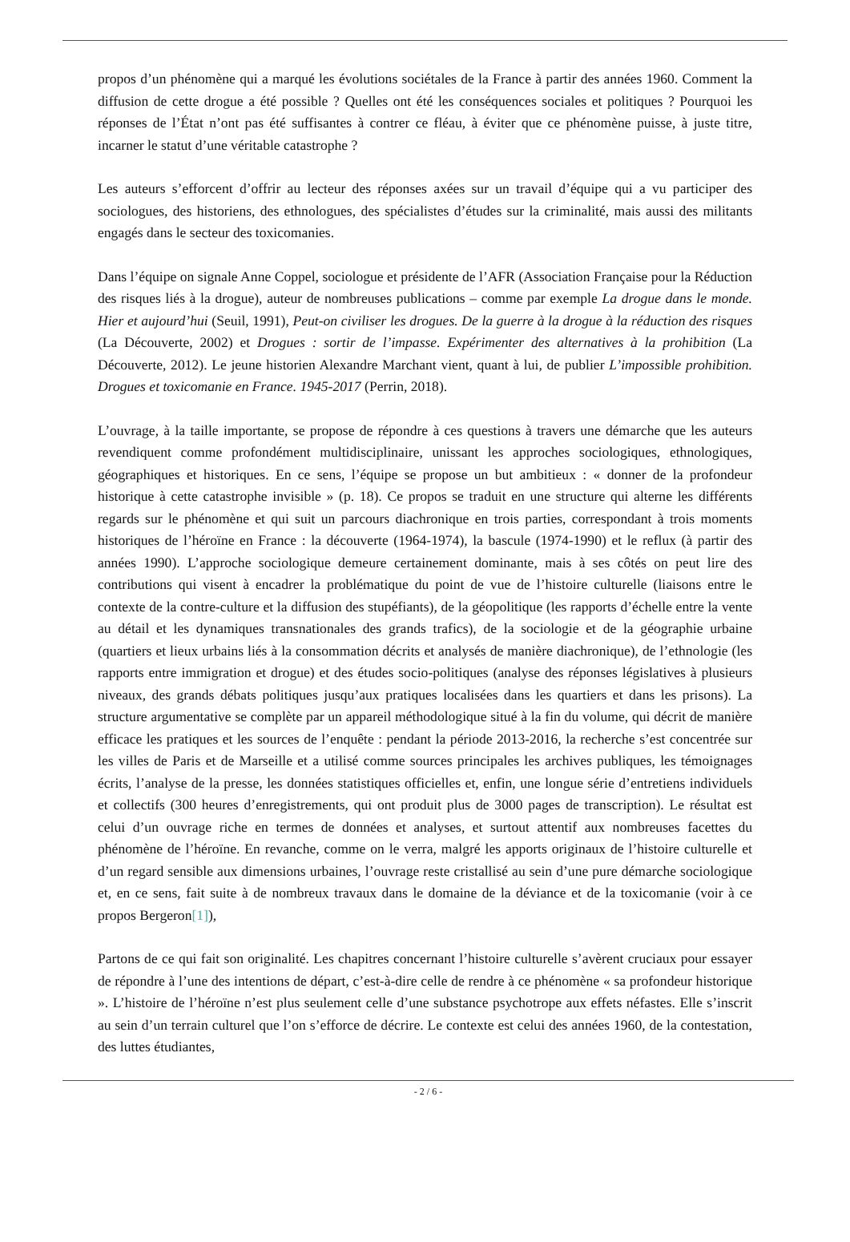propos d’un phénomène qui a marqué les évolutions sociétales de la France à partir des années 1960. Comment la diffusion de cette drogue a été possible ? Quelles ont été les conséquences sociales et politiques ? Pourquoi les réponses de l’État n’ont pas été suffisantes à contrer ce fléau, à éviter que ce phénomène puisse, à juste titre, incarner le statut d’une véritable catastrophe ?
Les auteurs s’efforcent d’offrir au lecteur des réponses axées sur un travail d’équipe qui a vu participer des sociologues, des historiens, des ethnologues, des spécialistes d’études sur la criminalité, mais aussi des militants engagés dans le secteur des toxicomanies.
Dans l’équipe on signale Anne Coppel, sociologue et présidente de l’AFR (Association Française pour la Réduction des risques liés à la drogue), auteur de nombreuses publications – comme par exemple La drogue dans le monde. Hier et aujourd’hui (Seuil, 1991), Peut-on civiliser les drogues. De la guerre à la drogue à la réduction des risques (La Découverte, 2002) et Drogues : sortir de l’impasse. Expérimenter des alternatives à la prohibition (La Découverte, 2012). Le jeune historien Alexandre Marchant vient, quant à lui, de publier L’impossible prohibition. Drogues et toxicomanie en France. 1945-2017 (Perrin, 2018).
L’ouvrage, à la taille importante, se propose de répondre à ces questions à travers une démarche que les auteurs revendiquent comme profondément multidisciplinaire, unissant les approches sociologiques, ethnologiques, géographiques et historiques. En ce sens, l’équipe se propose un but ambitieux : « donner de la profondeur historique à cette catastrophe invisible » (p. 18). Ce propos se traduit en une structure qui alterne les différents regards sur le phénomène et qui suit un parcours diachronique en trois parties, correspondant à trois moments historiques de l’héroïne en France : la découverte (1964-1974), la bascule (1974-1990) et le reflux (à partir des années 1990). L’approche sociologique demeure certainement dominante, mais à ses côtés on peut lire des contributions qui visent à encadrer la problématique du point de vue de l’histoire culturelle (liaisons entre le contexte de la contre-culture et la diffusion des stupéfiants), de la géopolitique (les rapports d’échelle entre la vente au détail et les dynamiques transnationales des grands trafics), de la sociologie et de la géographie urbaine (quartiers et lieux urbains liés à la consommation décrits et analysés de manière diachronique), de l’ethnologie (les rapports entre immigration et drogue) et des études socio-politiques (analyse des réponses législatives à plusieurs niveaux, des grands débats politiques jusqu’aux pratiques localisées dans les quartiers et dans les prisons). La structure argumentative se complète par un appareil méthodologique situé à la fin du volume, qui décrit de manière efficace les pratiques et les sources de l’enquête : pendant la période 2013-2016, la recherche s’est concentrée sur les villes de Paris et de Marseille et a utilisé comme sources principales les archives publiques, les témoignages écrits, l’analyse de la presse, les données statistiques officielles et, enfin, une longue série d’entretiens individuels et collectifs (300 heures d’enregistrements, qui ont produit plus de 3000 pages de transcription). Le résultat est celui d’un ouvrage riche en termes de données et analyses, et surtout attentif aux nombreuses facettes du phénomène de l’héroïne. En revanche, comme on le verra, malgré les apports originaux de l’histoire culturelle et d’un regard sensible aux dimensions urbaines, l’ouvrage reste cristallisé au sein d’une pure démarche sociologique et, en ce sens, fait suite à de nombreux travaux dans le domaine de la déviance et de la toxicomanie (voir à ce propos Bergeron[1]),
Partons de ce qui fait son originalité. Les chapitres concernant l’histoire culturelle s’avèrent cruciaux pour essayer de répondre à l’une des intentions de départ, c’est-à-dire celle de rendre à ce phénomène « sa profondeur historique ». L’histoire de l’héroïne n’est plus seulement celle d’une substance psychotrope aux effets néfastes. Elle s’inscrit au sein d’un terrain culturel que l’on s’efforce de décrire. Le contexte est celui des années 1960, de la contestation, des luttes étudiantes,
- 2 / 6 -